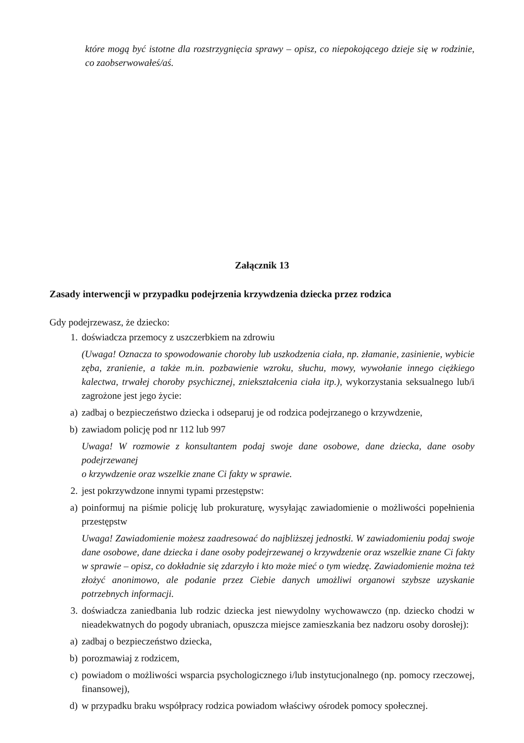które mogą być istotne dla rozstrzygnięcia sprawy – opisz, co niepokojącego dzieje się w rodzinie, co zaobserwowałeś/aś.
Załącznik 13
Zasady interwencji w przypadku podejrzenia krzywdzenia dziecka przez rodzica
Gdy podejrzewasz, że dziecko:
1. doświadcza przemocy z uszczerbkiem na zdrowiu
(Uwaga! Oznacza to spowodowanie choroby lub uszkodzenia ciała, np. złamanie, zasinienie, wybicie zęba, zranienie, a także m.in. pozbawienie wzroku, słuchu, mowy, wywołanie innego ciężkiego kalectwa, trwałej choroby psychicznej, zniekształcenia ciała itp.), wykorzystania seksualnego lub/i zagrożone jest jego życie:
a) zadbaj o bezpieczeństwo dziecka i odseparuj je od rodzica podejrzanego o krzywdzenie,
b) zawiadom policję pod nr 112 lub 997
Uwaga! W rozmowie z konsultantem podaj swoje dane osobowe, dane dziecka, dane osoby podejrzewanej
o krzywdzenie oraz wszelkie znane Ci fakty w sprawie.
2. jest pokrzywdzone innymi typami przestępstw:
a) poinformuj na piśmie policję lub prokuraturę, wysyłając zawiadomienie o możliwości popełnienia przestępstw
Uwaga! Zawiadomienie możesz zaadresować do najbliższej jednostki. W zawiadomieniu podaj swoje dane osobowe, dane dziecka i dane osoby podejrzewanej o krzywdzenie oraz wszelkie znane Ci fakty w sprawie – opisz, co dokładnie się zdarzyło i kto może mieć o tym wiedzę. Zawiadomienie można też złożyć anonimowo, ale podanie przez Ciebie danych umożliwi organowi szybsze uzyskanie potrzebnych informacji.
3. doświadcza zaniedbania lub rodzic dziecka jest niewydolny wychowawczo (np. dziecko chodzi w nieadekwatnych do pogody ubraniach, opuszcza miejsce zamieszkania bez nadzoru osoby dorosłej):
a) zadbaj o bezpieczeństwo dziecka,
b) porozmawiaj z rodzicem,
c) powiadom o możliwości wsparcia psychologicznego i/lub instytucjonalnego (np. pomocy rzeczowej, finansowej),
d) w przypadku braku współpracy rodzica powiadom właściwy ośrodek pomocy społecznej.